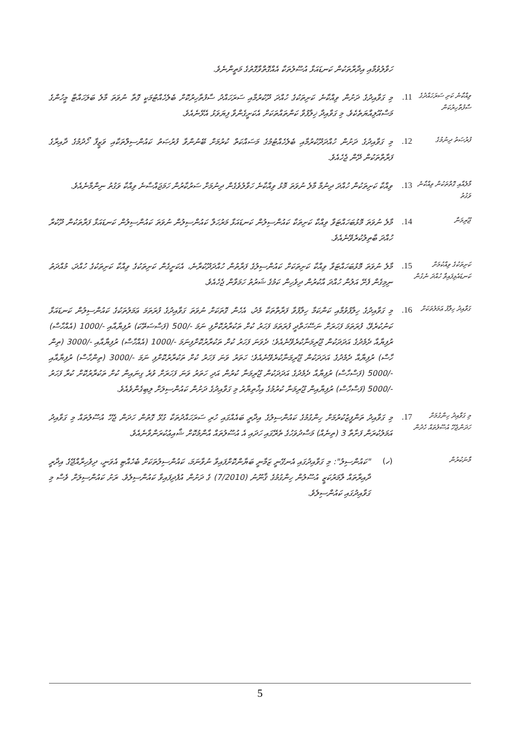ހަވާލުވުމާއި އިދާރާތަކުން ކަނޑައަޅާ އުސޫލުތަކާ އެއްގޮތްވާގޮތުގެ މަތީންނެވެ.
ވިއްކާނެ ކަށި ސަރަހައްދުގެ ސާފުތާހިރުކަން
11.
މި ގަވާއިދުގެ ދަށުން ވިއްކާނެ ކަށިތަކުގެ ހުއްދަ ދޫކުރުމާއި ސަރަހައްދު ސާފުތާހިރުކޮށް ބެލެހެއްޓުމަކީ ގޮތާ ނުވަތަ މާލެ ބަލަހައްޓާ މީހުންގެ މަސްއޫލިއްޔަތެކެވެ. މި ގަވާއިދާ ޚިލާފުވާ ކަންތައްތަކަށް އެކަށީގެންވާ ފިޔަވަޅު އެޅޭނެއެވެ.
ފުރުޞަތު ދިނުމުގެ
12.
މި ގަވާއިދުގެ ދަށުން ހުއްދަދޫކުރުމާއި ބެލެހެއްޓުމުގެ މަސައްކަތް ކުރުމަށް ބޭނުންވާ ފުރުޞަތު ކައުންސިލްތަކާއި ވަޒީފާ ހޯދުމުގެ ދާއިރާގެ ފަރާތްތަކުން ދޭން ޖެހެއެވެ.
މާލެއާއި ގޮތްތަކުން ވިއްކާނެ ވަގުތު
13.
ވިއްކާ ކަށިތަކުން ހުއްދަ ދިނުމާ މާލެ ނުވަތަ މޮޅު ވިއްކާނެ ހަވާލުވެގެން ދިނުމަށް ސަރުކާރުން ހަމަޖައްސާނެ ވިއްކާ ވަގުތު ނިންމާނެއެވެ.
ޖޫރިމަނާ
14.
މާލެ ނުވަތަ މޮޅުބަހައްޓަވާ ވިއްކާ ކަށިތަކާ ކައުންސިލުން ކަނޑައަޅާ މަރުހަލާ ކައުންސިލުން ނުވަތަ ކައުންސިލުން ކަނޑައަޅާ ފަރާތަކުން ދޫކުރާ ހުއްދަ ބާތިލުކުރެވޭނެއެވެ.
ކަށިތަކުގެ ވިއްކުމަށް ކަނޑައެޅިފައިވާ ހުއްދަ ނެގުން
15.
މާލެ ނުވަތަ މޮޅުބަހައްޓަވާ ވިއްކާ ކަށިތަކަށް ކައުންސިލުގެ ފަރާތުން ހުއްދަދޫކުރާނެ، އެކަށީގެން ކަށިތަކުގެ ވިއްކާ ކަށިތަކުގެ ހުއްދަ، މުއްދަތު ނިމިގެން ފެށޭ އަލުން ހުއްދަ އާކުރުން ދިވެހިން ކަމުގެ ޝަރުތު ހަމަވާން ޖެހެއެވެ.
ގަވާއިދު ހިލާފު ޢަމަލުތަކަށް
16.
މި ގަވާއިދުގެ ހިލާފުވުމާއި ކަންކަމާ ހިލާފުވާ ފަރާތްތަކާ މެދު، އެހެން ގޮތަކަށް ނުވަތަ ގަވާއިދުގެ ފުރަތަމަ ޢަމަލުތަކުގެ ކައުންސިލުން ކަނޑައަޅާ ކަނުކުރެވޭ، ފުރަތަމަ ފަހަރަށް ނަސޭހަތްދީ ފުރަތަމަ ފަހަރު ކުށް ތަކުރާރުކޮށްފި ނަމަ -/500 (ފަސްސަތޭކަ) ރުފިޔާއާއި -/1000 (އެއްހާސް) ރުފިޔާއާ ދެމެދުގެ އަދަދަކުން ޖޫރިމަނާކުރެވޭނެއެވެ؛ ދެވަނަ ފަހަރު ކުށް ތަކުރާރުކޮށްފިނަމަ -/1000 (އެއްހާސް) ރުފިޔާއާއި -/3000 (ތިން ހާސް) ރުފިޔާއާ ދެމެދުގެ އަދަދަކުން ޖޫރިމަނާކުރެވޭނެއެވެ؛ ހަތަރު ވަނަ ފަހަރު ކުށް ތަކުރާރުކޮށްފި ނަމަ -/3000 (ތިންހާސް) ރުފިޔާއާއި -/5000 (ފަސްހާސް) ރުފިޔާއާ ދެމެދުގެ އަދަދަކުން ޖޫރިމަނާ ކުރުން އަދި ހަތަރު ވަނަ ފަހަރަށް ވުރެ ގިނައިން ކުށް ތަކުރާރުކޮށް ކުރާ ފަހަރު -/5000 (ފަސްހާސް) ރުފިޔާއިން ޖޫރިމަނާ ކުރުމުގެ އިޚްތިޔާރު މި ގަވާއިދުގެ ދަށުން ކައުންސިލަށް ލިބިގެންވެއެވެ.
މި ގަވާއިދު ހިންގުމަށް ހަދަންޖެހޭ އުސޫލުތައް ހެދުން
17.
މި ގަވާއިދު ތަންފީޒުކުރުމަށް ހިންގުމުގެ ކައުންސިލުގެ އިދާރީ ބައެއްގައި ހުރި ސަރަހައްދުތަކާ ގުޅޭ ގޮތުން ހަދަން ޖެހޭ އުސޫލުތައް މި ގަވާއިދު އަމަލުކުރަން ފަށާތާ 3 (ތިނެއް) މަސްދުވަހުގެ ތެރޭގައި ހަދައި އެ އުސޫލުތައް އާންމުކޮށް ޝާއިޢުކުރަންވާނެއެވެ.
މާނަކުރުން
(ހ)
"ކައުންސިލު": މި ގަވާއިދުގައި އެނގޭނީ ޒަމާނީ ބަޔާންކޮށްފައިވާ ނުވާނަމަ، ކައުންސިލުތަކަށް ބެހެއްޓި އެވަނީ، ދިވެހިރާއްޖޭގެ އިދާރީ ދާއިރާތައް ލާމަރުކަޒީ އުސޫލުން ހިންގުމުގެ ޤާނޫނު (7/2010) ގެ ދަށުން އުފެދިފައިވާ ކައުންސިލެވެ. ރަށު ކައުންސިލަށް ވެސް މި ގަވާއިދުގައި ކައުންސިލެވެ.
5